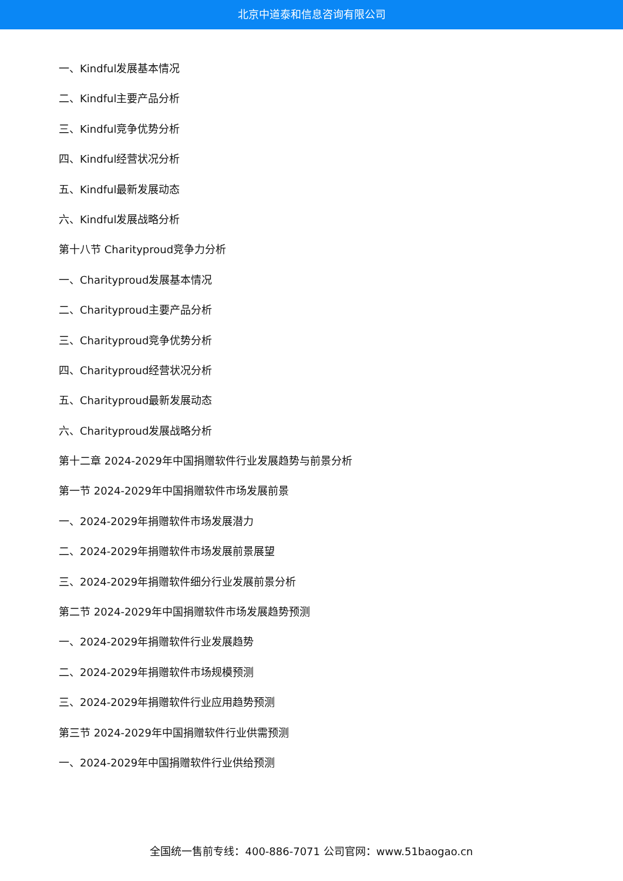北京中道泰和信息咨询有限公司
一、Kindful发展基本情况
二、Kindful主要产品分析
三、Kindful竞争优势分析
四、Kindful经营状况分析
五、Kindful最新发展动态
六、Kindful发展战略分析
第十八节 Charityproud竞争力分析
一、Charityproud发展基本情况
二、Charityproud主要产品分析
三、Charityproud竞争优势分析
四、Charityproud经营状况分析
五、Charityproud最新发展动态
六、Charityproud发展战略分析
第十二章 2024-2029年中国捐赠软件行业发展趋势与前景分析
第一节 2024-2029年中国捐赠软件市场发展前景
一、2024-2029年捐赠软件市场发展潜力
二、2024-2029年捐赠软件市场发展前景展望
三、2024-2029年捐赠软件细分行业发展前景分析
第二节 2024-2029年中国捐赠软件市场发展趋势预测
一、2024-2029年捐赠软件行业发展趋势
二、2024-2029年捐赠软件市场规模预测
三、2024-2029年捐赠软件行业应用趋势预测
第三节 2024-2029年中国捐赠软件行业供需预测
一、2024-2029年中国捐赠软件行业供给预测
全国统一售前专线：400-886-7071 公司官网：www.51baogao.cn